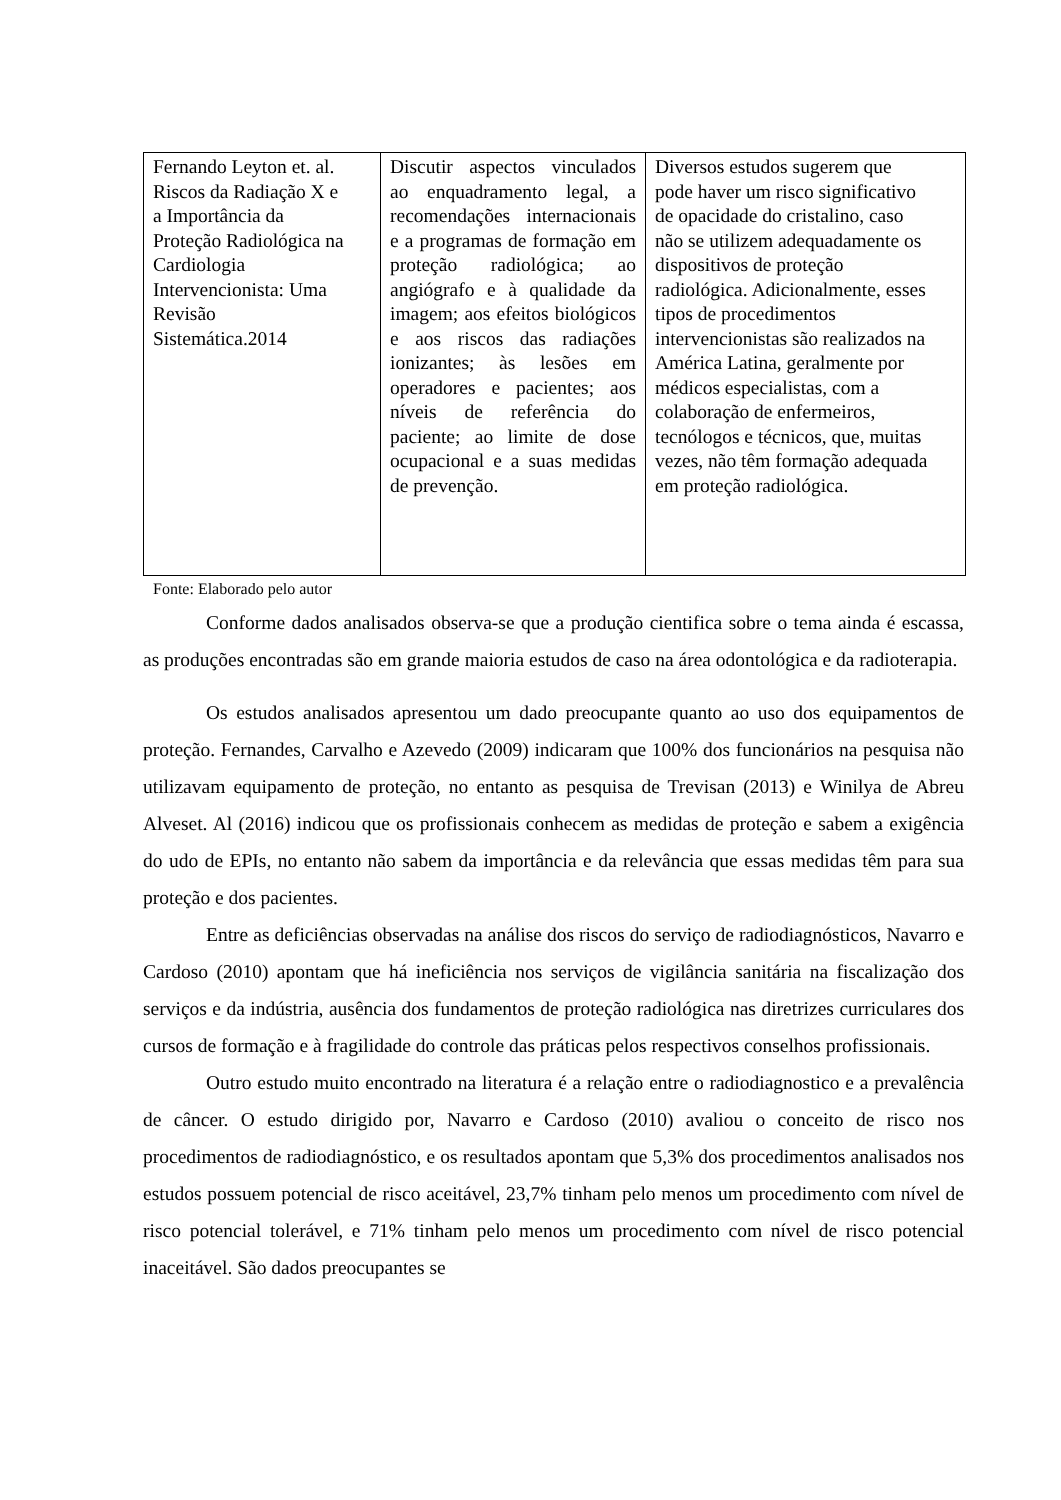| Fernando Leyton et. al. Riscos da Radiação X e a Importância da Proteção Radiológica na Cardiologia Intervencionista: Uma Revisão Sistemática.2014 | Discutir aspectos vinculados ao enquadramento legal, a recomendações internacionais e a programas de formação em proteção radiológica; ao angiógrafo e à qualidade da imagem; aos efeitos biológicos e aos riscos das radiações ionizantes; às lesões em operadores e pacientes; aos níveis de referência do paciente; ao limite de dose ocupacional e a suas medidas de prevenção. | Diversos estudos sugerem que pode haver um risco significativo de opacidade do cristalino, caso não se utilizem adequadamente os dispositivos de proteção radiológica. Adicionalmente, esses tipos de procedimentos intervencionistas são realizados na América Latina, geralmente por médicos especialistas, com a colaboração de enfermeiros, tecnólogos e técnicos, que, muitas vezes, não têm formação adequada em proteção radiológica. |
Fonte: Elaborado pelo autor
Conforme dados analisados observa-se que a produção cientifica sobre o tema ainda é escassa, as produções encontradas são em grande maioria estudos de caso na área odontológica e da radioterapia.
Os estudos analisados apresentou um dado preocupante quanto ao uso dos equipamentos de proteção. Fernandes, Carvalho e Azevedo (2009) indicaram que 100% dos funcionários na pesquisa não utilizavam equipamento de proteção, no entanto as pesquisa de Trevisan (2013) e Winilya de Abreu Alveset. Al (2016) indicou que os profissionais conhecem as medidas de proteção e sabem a exigência do udo de EPIs, no entanto não sabem da importância e da relevância que essas medidas têm para sua proteção e dos pacientes.
Entre as deficiências observadas na análise dos riscos do serviço de radiodiagnósticos, Navarro e Cardoso (2010) apontam que há ineficiência nos serviços de vigilância sanitária na fiscalização dos serviços e da indústria, ausência dos fundamentos de proteção radiológica nas diretrizes curriculares dos cursos de formação e à fragilidade do controle das práticas pelos respectivos conselhos profissionais.
Outro estudo muito encontrado na literatura é a relação entre o radiodiagnostico e a prevalência de câncer. O estudo dirigido por, Navarro e Cardoso (2010) avaliou o conceito de risco nos procedimentos de radiodiagnóstico, e os resultados apontam que 5,3% dos procedimentos analisados nos estudos possuem potencial de risco aceitável, 23,7% tinham pelo menos um procedimento com nível de risco potencial tolerável, e 71% tinham pelo menos um procedimento com nível de risco potencial inaceitável. São dados preocupantes se